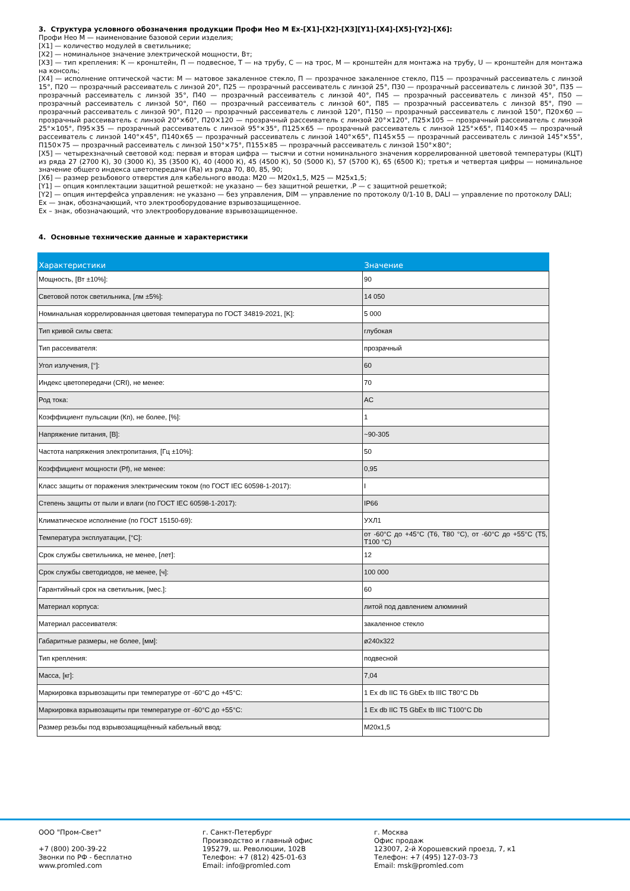3. Структура условного обозначения продукции Профи Нео М Ex-[X1]-[X2]-[X3][Y1]-[X4]-[X5]-[Y2]-[X6]:
Профи Нео М — наименование базовой серии изделия;
[X1] — количество модулей в светильнике;
[X2] — номинальное значение электрической мощности, Вт;
[X3] — тип крепления: К — кронштейн, П — подвесное, Т — на трубу, С — на трос, М — кронштейн для монтажа на трубу, U — кронштейн для монтажа на консоль;
[X4] — исполнение оптической части: М — матовое закаленное стекло, П — прозрачное закаленное стекло, П15 — прозрачный рассеиватель с линзой 15°, П20 — прозрачный рассеиватель с линзой 20°, П25 — прозрачный рассеиватель с линзой 25°, П30 — прозрачный рассеиватель с линзой 30°, П35 — прозрачный рассеиватель с линзой 35°, П40 — прозрачный рассеиватель с линзой 40°, П45 — прозрачный рассеиватель с линзой 45°, П50 — прозрачный рассеиватель с линзой 50°, П60 — прозрачный рассеиватель с линзой 60°, П85 — прозрачный рассеиватель с линзой 85°, П90 — прозрачный рассеиватель с линзой 90°, П120 — прозрачный рассеиватель с линзой 120°, П150 — прозрачный рассеиватель с линзой 150°, П20×60 — прозрачный рассеиватель с линзой 20°×60°, П20×120 — прозрачный рассеиватель с линзой 20°×120°, П25×105 — прозрачный рассеиватель с линзой 25°×105°, П95×35 — прозрачный рассеиватель с линзой 95°×35°, П125×65 — прозрачный рассеиватель с линзой 125°×65°, П140×45 — прозрачный рассеиватель с линзой 140°×45°, П140×65 — прозрачный рассеиватель с линзой 140°×65°, П145×55 — прозрачный рассеиватель с линзой 145°×55°, П150×75 — прозрачный рассеиватель с линзой 150°×75°, П155×85 — прозрачный рассеиватель с линзой 150°×80°;
[X5] — четырехзначный световой код: первая и вторая цифра — тысячи и сотни номинального значения коррелированной цветовой температуры (КЦТ) из ряда 27 (2700 К), 30 (3000 К), 35 (3500 К), 40 (4000 К), 45 (4500 К), 50 (5000 К), 57 (5700 К), 65 (6500 К); третья и четвертая цифры — номинальное значение общего индекса цветопередачи (Ra) из ряда 70, 80, 85, 90;
[X6] — размер резьбового отверстия для кабельного ввода: М20 — М20х1,5, М25 — М25х1,5;
[Y1] — опция комплектации защитной решеткой: не указано — без защитной решетки, .P — с защитной решеткой;
[Y2] — опция интерфейса управления: не указано — без управления, DIM — управление по протоколу 0/1-10 В, DALI — управление по протоколу DALI;
Ex — знак, обозначающий, что электрооборудование взрывозащищенное.
Ex – знак, обозначающий, что электрооборудование взрывозащищенное.
4. Основные технические данные и характеристики
| Характеристики | Значение |
| --- | --- |
| Мощность, [Вт ±10%]: | 90 |
| Световой поток светильника, [лм ±5%]: | 14 050 |
| Номинальная коррелированная цветовая температура по ГОСТ 34819-2021, [K]: | 5 000 |
| Тип кривой силы света: | глубокая |
| Тип рассеивателя: | прозрачный |
| Угол излучения, [°]: | 60 |
| Индекс цветопередачи (CRI), не менее: | 70 |
| Род тока: | AC |
| Коэффициент пульсации (Кп), не более, [%]: | 1 |
| Напряжение питания, [В]: | ~90-305 |
| Частота напряжения электропитания, [Гц ±10%]: | 50 |
| Коэффициент мощности (Pf), не менее: | 0,95 |
| Класс защиты от поражения электрическим током (по ГОСТ IEC 60598-1-2017): | I |
| Степень защиты от пыли и влаги (по ГОСТ IEC 60598-1-2017): | IP66 |
| Климатическое исполнение (по ГОСТ 15150-69): | УХЛ1 |
| Температура эксплуатации, [°C]: | от -60°C до +45°C (T6, T80 °C), от -60°C до +55°C (T5, T100 °C) |
| Срок службы светильника, не менее, [лет]: | 12 |
| Срок службы светодиодов, не менее, [ч]: | 100 000 |
| Гарантийный срок на светильник, [мес.]: | 60 |
| Материал корпуса: | литой под давлением алюминий |
| Материал рассеивателя: | закаленное стекло |
| Габаритные размеры, не более, [мм]: | ø240x322 |
| Тип крепления: | подвесной |
| Масса, [кг]: | 7,04 |
| Маркировка взрывозащиты при температуре от -60°C до +45°C: | 1 Ex db IIC T6 GbEx tb IIIC T80°C Db |
| Маркировка взрывозащиты при температуре от -60°C до +55°C: | 1 Ex db IIC T5 GbEx tb IIIC T100°C Db |
| Размер резьбы под взрывозащищённый кабельный ввод: | M20x1,5 |
ООО "Пром-Свет"
+7 (800) 200-39-22
Звонки по РФ - бесплатно
www.promled.com
г. Санкт-Петербург
Производство и главный офис
195279, ш. Революции, 102В
Телефон: +7 (812) 425-01-63
Email: info@promled.com
г. Москва
Офис продаж
123007, 2-й Хорошевский проезд, 7, к1
Телефон: +7 (495) 127-03-73
Email: msk@promled.com